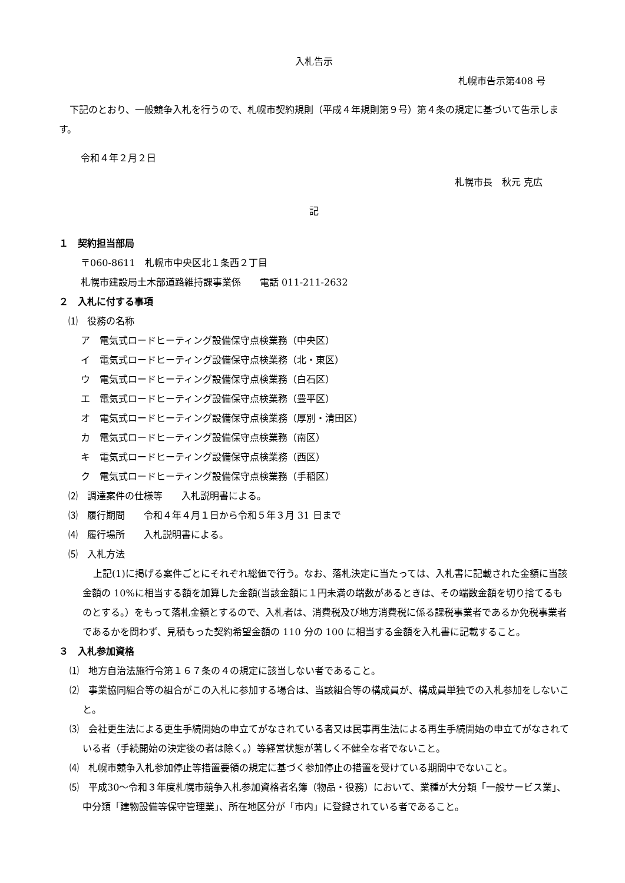入札告示
札幌市告示第408 号
下記のとおり、一般競争入札を行うので、札幌市契約規則（平成４年規則第９号）第４条の規定に基づいて告示します。
令和４年２月２日
札幌市長　秋元 克広
記
１　契約担当部局
〒060-8611　札幌市中央区北１条西２丁目
札幌市建設局土木部道路維持課事業係　　電話 011-211-2632
２　入札に付する事項
⑴　役務の名称
ア　電気式ロードヒーティング設備保守点検業務（中央区）
イ　電気式ロードヒーティング設備保守点検業務（北・東区）
ウ　電気式ロードヒーティング設備保守点検業務（白石区）
エ　電気式ロードヒーティング設備保守点検業務（豊平区）
オ　電気式ロードヒーティング設備保守点検業務（厚別・清田区）
カ　電気式ロードヒーティング設備保守点検業務（南区）
キ　電気式ロードヒーティング設備保守点検業務（西区）
ク　電気式ロードヒーティング設備保守点検業務（手稲区）
⑵　調達案件の仕様等　　入札説明書による。
⑶　履行期間　　令和４年４月１日から令和５年３月 31 日まで
⑷　履行場所　　入札説明書による。
⑸　入札方法
上記(1)に掲げる案件ごとにそれぞれ総価で行う。なお、落札決定に当たっては、入札書に記載された金額に当該金額の 10%に相当する額を加算した金額(当該金額に１円未満の端数があるときは、その端数金額を切り捨てるものとする。）をもって落札金額とするので、入札者は、消費税及び地方消費税に係る課税事業者であるか免税事業者であるかを問わず、見積もった契約希望金額の 110 分の 100 に相当する金額を入札書に記載すること。
３　入札参加資格
⑴　地方自治法施行令第１６７条の４の規定に該当しない者であること。
⑵　事業協同組合等の組合がこの入札に参加する場合は、当該組合等の構成員が、構成員単独での入札参加をしないこと。
⑶　会社更生法による更生手続開始の申立てがなされている者又は民事再生法による再生手続開始の申立てがなされている者（手続開始の決定後の者は除く。）等経営状態が著しく不健全な者でないこと。
⑷　札幌市競争入札参加停止等措置要領の規定に基づく参加停止の措置を受けている期間中でないこと。
⑸　平成30～令和３年度札幌市競争入札参加資格者名簿（物品・役務）において、業種が大分類「一般サービス業」、中分類「建物設備等保守管理業」、所在地区分が「市内」に登録されている者であること。